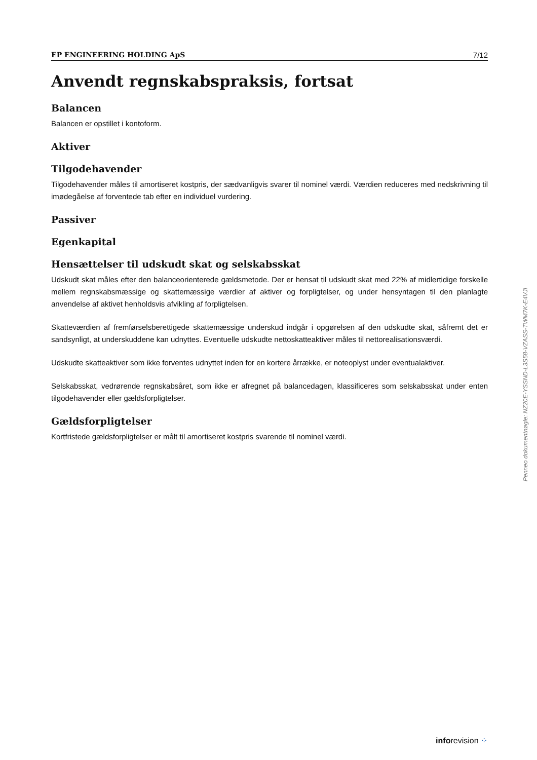EP ENGINEERING HOLDING ApS 7/12
Anvendt regnskabspraksis, fortsat
Balancen
Balancen er opstillet i kontoform.
Aktiver
Tilgodehavender
Tilgodehavender måles til amortiseret kostpris, der sædvanligvis svarer til nominel værdi. Værdien reduceres med nedskrivning til imødegåelse af forventede tab efter en individuel vurdering.
Passiver
Egenkapital
Hensættelser til udskudt skat og selskabsskat
Udskudt skat måles efter den balanceorienterede gældsmetode. Der er hensat til udskudt skat med 22% af midlertidige forskelle mellem regnskabsmæssige og skattemæssige værdier af aktiver og forpligtelser, og under hensyntagen til den planlagte anvendelse af aktivet henholdsvis afvikling af forpligtelsen.
Skatteværdien af fremførselsberettigede skattemæssige underskud indgår i opgørelsen af den udskudte skat, såfremt det er sandsynligt, at underskuddene kan udnyttes. Eventuelle udskudte nettoskatteaktiver måles til nettorealisationsværdi.
Udskudte skatteaktiver som ikke forventes udnyttet inden for en kortere årrække, er noteoplyst under eventualaktiver.
Selskabsskat, vedrørende regnskabsåret, som ikke er afregnet på balancedagen, klassificeres som selskabsskat under enten tilgodehavender eller gældsforpligtelser.
Gældsforpligtelser
Kortfristede gældsforpligtelser er målt til amortiseret kostpris svarende til nominel værdi.
Penneo dokumentnøgle: NZ20E-YSSND-L3S58-VZASS-TWM7K-E4VJI
inforevision ⁘